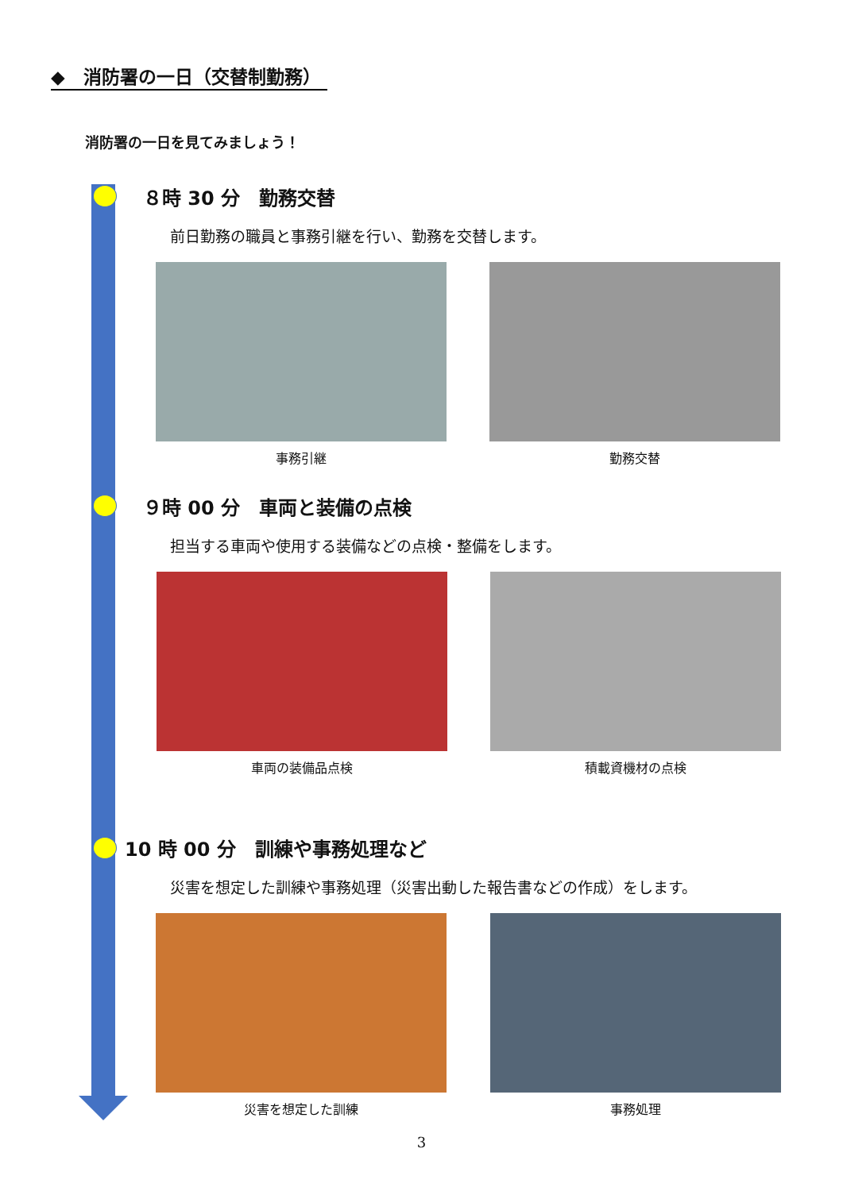◆　消防署の一日（交替制勤務）
消防署の一日を見てみましょう！
８時 30 分　勤務交替
前日勤務の職員と事務引継を行い、勤務を交替します。
事務引継 勤務交替
９時 00 分　車両と装備の点検
担当する車両や使用する装備などの点検・整備をします。
車両の装備品点検 積載資機材の点検
10 時 00 分　訓練や事務処理など
災害を想定した訓練や事務処理（災害出動した報告書などの作成）をします。
災害を想定した訓練 事務処理
3